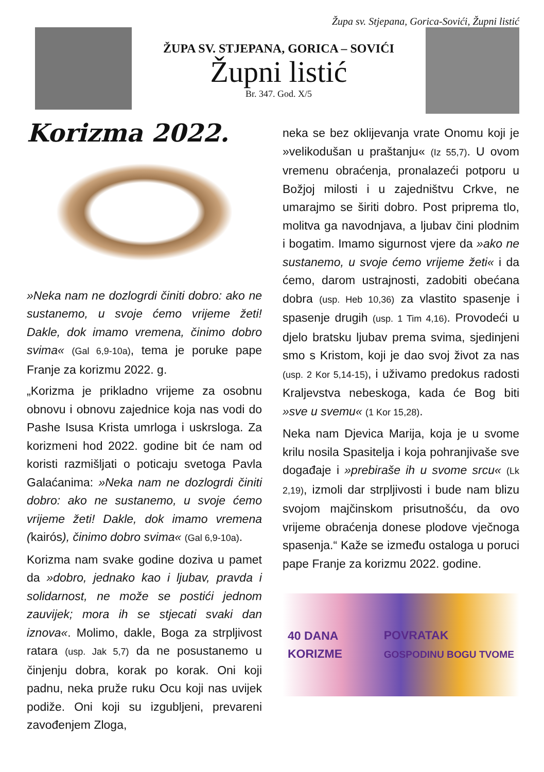Župa sv. Stjepana, Gorica-Sovići, Župni listić
ŽUPA SV. STJEPANA, GORICA – SOVIĆI
Župni listić
Br. 347. God. X/5
Korizma 2022.
»Neka nam ne dozlogrdi činiti dobro: ako ne sustanemo, u svoje ćemo vrijeme žeti! Dakle, dok imamo vremena, činimo dobro svima« (Gal 6,9-10a), tema je poruke pape Franje za korizmu 2022. g.
„Korizma je prikladno vrijeme za osobnu obnovu i obnovu zajednice koja nas vodi do Pashe Isusa Krista umrloga i uskrsloga. Za korizmeni hod 2022. godine bit će nam od koristi razmišljati o poticaju svetoga Pavla Galaćanima: »Neka nam ne dozlogrdi činiti dobro: ako ne sustanemo, u svoje ćemo vrijeme žeti! Dakle, dok imamo vremena (kairós), činimo dobro svima« (Gal 6,9-10a).
Korizma nam svake godine doziva u pamet da »dobro, jednako kao i ljubav, pravda i solidarnost, ne može se postići jednom zauvijek; mora ih se stjecati svaki dan iznova«. Molimo, dakle, Boga za strpljivost ratara (usp. Jak 5,7) da ne posustanemo u činjenju dobra, korak po korak. Oni koji padnu, neka pruže ruku Ocu koji nas uvijek podiže. Oni koji su izgubljeni, prevareni zavođenjem Zloga,
neka se bez oklijevanja vrate Onomu koji je »velikodušan u praštanju« (Iz 55,7). U ovom vremenu obraćenja, pronalazeći potporu u Božjoj milosti i u zajedništvu Crkve, ne umarajmo se širiti dobro. Post priprema tlo, molitva ga navodnjava, a ljubav čini plodnim i bogatim. Imamo sigurnost vjere da »ako ne sustanemo, u svoje ćemo vrijeme žeti« i da ćemo, darom ustrajnosti, zadobiti obećana dobra (usp. Heb 10,36) za vlastito spasenje i spasenje drugih (usp. 1 Tim 4,16). Provodeći u djelo bratsku ljubav prema svima, sjedinjeni smo s Kristom, koji je dao svoj život za nas (usp. 2 Kor 5,14-15), i uživamo predokus radosti Kraljevstva nebeskoga, kada će Bog biti »sve u svemu« (1 Kor 15,28).
Neka nam Djevica Marija, koja je u svome krilu nosila Spasitelja i koja pohranjivaše sve događaje i »prebiraše ih u svome srcu« (Lk 2,19), izmoli dar strpljivosti i bude nam blizu svojom majčinskom prisutnošću, da ovo vrijeme obraćenja donese plodove vječnoga spasenja.“ Kaže se između ostaloga u poruci pape Franje za korizmu 2022. godine.
40 DANA
KORIZME POVRATAK
GOSPODINU BOGU TVOME